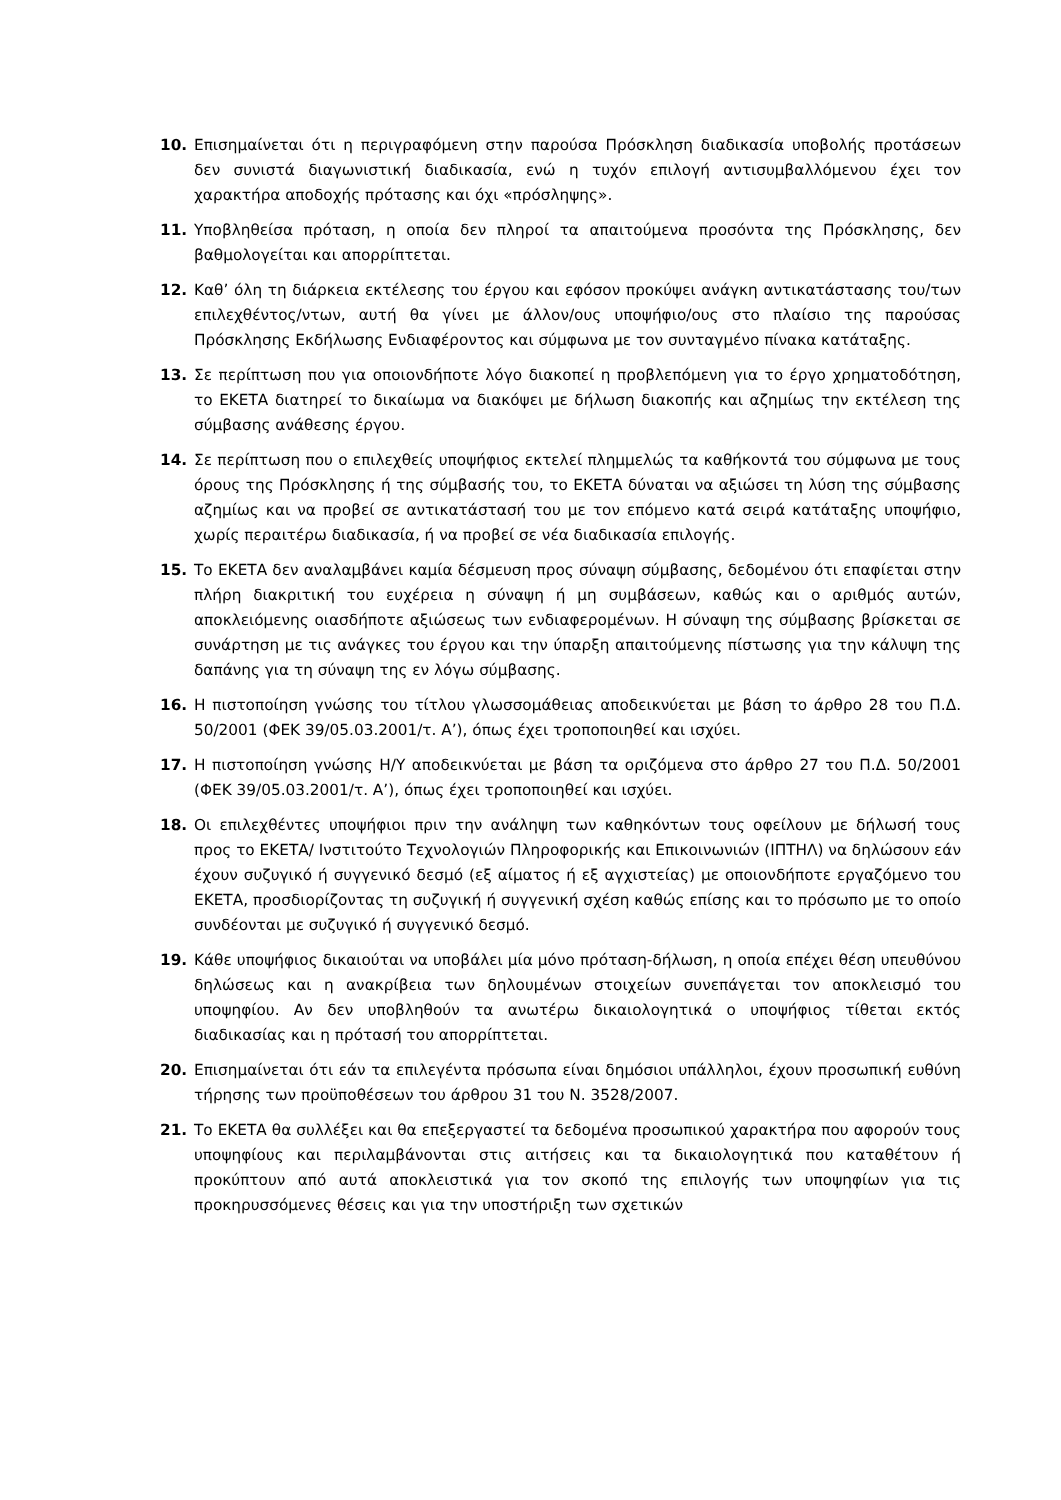10. Επισημαίνεται ότι η περιγραφόμενη στην παρούσα Πρόσκληση διαδικασία υποβολής προτάσεων δεν συνιστά διαγωνιστική διαδικασία, ενώ η τυχόν επιλογή αντισυμβαλλόμενου έχει τον χαρακτήρα αποδοχής πρότασης και όχι «πρόσληψης».
11. Υποβληθείσα πρόταση, η οποία δεν πληροί τα απαιτούμενα προσόντα της Πρόσκλησης, δεν βαθμολογείται και απορρίπτεται.
12. Καθ’ όλη τη διάρκεια εκτέλεσης του έργου και εφόσον προκύψει ανάγκη αντικατάστασης του/των επιλεχθέντος/ντων, αυτή θα γίνει με άλλον/ους υποψήφιο/ους στο πλαίσιο της παρούσας Πρόσκλησης Εκδήλωσης Ενδιαφέροντος και σύμφωνα με τον συνταγμένο πίνακα κατάταξης.
13. Σε περίπτωση που για οποιονδήποτε λόγο διακοπεί η προβλεπόμενη για το έργο χρηματοδότηση, το ΕΚΕΤΑ διατηρεί το δικαίωμα να διακόψει με δήλωση διακοπής και αζημίως την εκτέλεση της σύμβασης ανάθεσης έργου.
14. Σε περίπτωση που ο επιλεχθείς υποψήφιος εκτελεί πλημμελώς τα καθήκοντά του σύμφωνα με τους όρους της Πρόσκλησης ή της σύμβασής του, το ΕΚΕΤΑ δύναται να αξιώσει τη λύση της σύμβασης αζημίως και να προβεί σε αντικατάστασή του με τον επόμενο κατά σειρά κατάταξης υποψήφιο, χωρίς περαιτέρω διαδικασία, ή να προβεί σε νέα διαδικασία επιλογής.
15. Το ΕΚΕΤΑ δεν αναλαμβάνει καμία δέσμευση προς σύναψη σύμβασης, δεδομένου ότι επαφίεται στην πλήρη διακριτική του ευχέρεια η σύναψη ή μη συμβάσεων, καθώς και ο αριθμός αυτών, αποκλειόμενης οιασδήποτε αξιώσεως των ενδιαφερομένων. Η σύναψη της σύμβασης βρίσκεται σε συνάρτηση με τις ανάγκες του έργου και την ύπαρξη απαιτούμενης πίστωσης για την κάλυψη της δαπάνης για τη σύναψη της εν λόγω σύμβασης.
16. Η πιστοποίηση γνώσης του τίτλου γλωσσομάθειας αποδεικνύεται με βάση το άρθρο 28 του Π.Δ. 50/2001 (ΦΕΚ 39/05.03.2001/τ. Α’), όπως έχει τροποποιηθεί και ισχύει.
17. Η πιστοποίηση γνώσης Η/Υ αποδεικνύεται με βάση τα οριζόμενα στο άρθρο 27 του Π.Δ. 50/2001 (ΦΕΚ 39/05.03.2001/τ. Α’), όπως έχει τροποποιηθεί και ισχύει.
18. Οι επιλεχθέντες υποψήφιοι πριν την ανάληψη των καθηκόντων τους οφείλουν με δήλωσή τους προς το ΕΚΕΤΑ/ Ινστιτούτο Τεχνολογιών Πληροφορικής και Επικοινωνιών (ΙΠΤΗΛ) να δηλώσουν εάν έχουν συζυγικό ή συγγενικό δεσμό (εξ αίματος ή εξ αγχιστείας) με οποιονδήποτε εργαζόμενο του ΕΚΕΤΑ, προσδιορίζοντας τη συζυγική ή συγγενική σχέση καθώς επίσης και το πρόσωπο με το οποίο συνδέονται με συζυγικό ή συγγενικό δεσμό.
19. Κάθε υποψήφιος δικαιούται να υποβάλει μία μόνο πρόταση-δήλωση, η οποία επέχει θέση υπευθύνου δηλώσεως και η ανακρίβεια των δηλουμένων στοιχείων συνεπάγεται τον αποκλεισμό του υποψηφίου. Αν δεν υποβληθούν τα ανωτέρω δικαιολογητικά ο υποψήφιος τίθεται εκτός διαδικασίας και η πρότασή του απορρίπτεται.
20. Επισημαίνεται ότι εάν τα επιλεγέντα πρόσωπα είναι δημόσιοι υπάλληλοι, έχουν προσωπική ευθύνη τήρησης των προϋποθέσεων του άρθρου 31 του Ν. 3528/2007.
21. Το ΕΚΕΤΑ θα συλλέξει και θα επεξεργαστεί τα δεδομένα προσωπικού χαρακτήρα που αφορούν τους υποψηφίους και περιλαμβάνονται στις αιτήσεις και τα δικαιολογητικά που καταθέτουν ή προκύπτουν από αυτά αποκλειστικά για τον σκοπό της επιλογής των υποψηφίων για τις προκηρυσσόμενες θέσεις και για την υποστήριξη των σχετικών